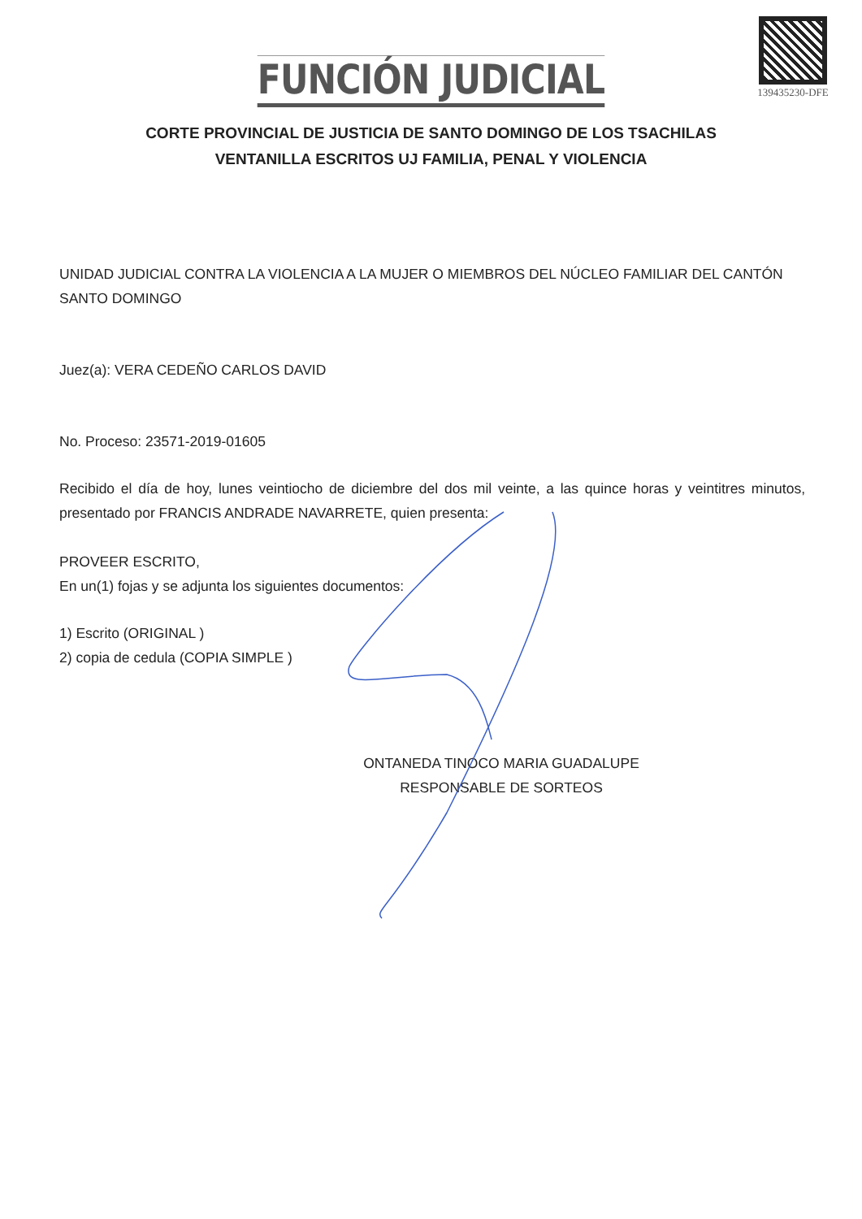139435230-DFE
FUNCIÓN JUDICIAL
CORTE PROVINCIAL DE JUSTICIA DE SANTO DOMINGO DE LOS TSACHILAS
VENTANILLA ESCRITOS UJ FAMILIA, PENAL Y VIOLENCIA
UNIDAD JUDICIAL CONTRA LA VIOLENCIA A LA MUJER O MIEMBROS DEL NÚCLEO FAMILIAR DEL CANTÓN SANTO DOMINGO
Juez(a): VERA CEDEÑO CARLOS DAVID
No. Proceso: 23571-2019-01605
Recibido el día de hoy, lunes veintiocho de diciembre del dos mil veinte, a las quince horas y veintitres minutos, presentado por FRANCIS ANDRADE NAVARRETE, quien presenta:
PROVEER ESCRITO,
En un(1) fojas y se adjunta los siguientes documentos:
1) Escrito (ORIGINAL )
2) copia de cedula (COPIA SIMPLE )
ONTANEDA TINOCO MARIA GUADALUPE
RESPONSABLE DE SORTEOS